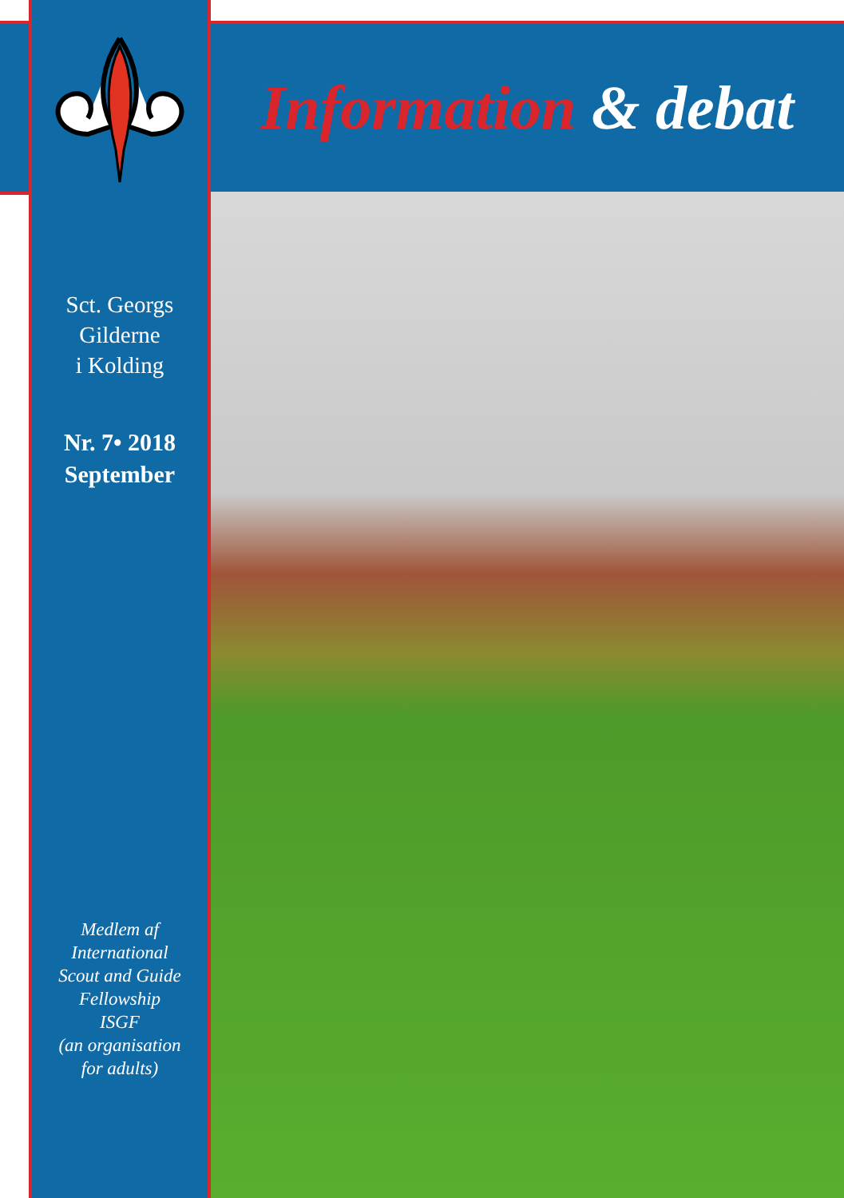Sct. Georgs
Gilderne
i Kolding
Nr. 7• 2018
September
Medlem af
International
Scout and Guide
Fellowship
ISGF
(an organisation
for adults)
Information & debat